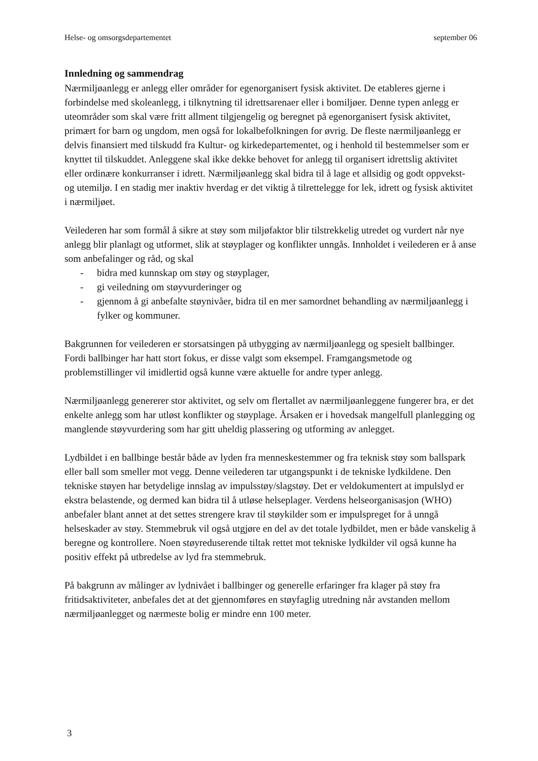Helse- og omsorgsdepartementet september 06
Innledning og sammendrag
Nærmiljøanlegg er anlegg eller områder for egenorganisert fysisk aktivitet. De etableres gjerne i forbindelse med skoleanlegg, i tilknytning til idrettsarenaer eller i bomiljøer. Denne typen anlegg er uteområder som skal være fritt allment tilgjengelig og beregnet på egenorganisert fysisk aktivitet, primært for barn og ungdom, men også for lokalbefolkningen for øvrig. De fleste nærmiljøanlegg er delvis finansiert med tilskudd fra Kultur- og kirkedepartementet, og i henhold til bestemmelser som er knyttet til tilskuddet. Anleggene skal ikke dekke behovet for anlegg til organisert idrettslig aktivitet eller ordinære konkurranser i idrett. Nærmiljøanlegg skal bidra til å lage et allsidig og godt oppvekst- og utemiljø. I en stadig mer inaktiv hverdag er det viktig å tilrettelegge for lek, idrett og fysisk aktivitet i nærmiljøet.
Veilederen har som formål å sikre at støy som miljøfaktor blir tilstrekkelig utredet og vurdert når nye anlegg blir planlagt og utformet, slik at støyplager og konflikter unngås. Innholdet i veilederen er å anse som anbefalinger og råd, og skal
- bidra med kunnskap om støy og støyplager,
- gi veiledning om støyvurderinger og
- gjennom å gi anbefalte støynivåer, bidra til en mer samordnet behandling av nærmiljøanlegg i fylker og kommuner.
Bakgrunnen for veilederen er storsatsingen på utbygging av nærmiljøanlegg og spesielt ballbinger. Fordi ballbinger har hatt stort fokus, er disse valgt som eksempel. Framgangsmetode og problemstillinger vil imidlertid også kunne være aktuelle for andre typer anlegg.
Nærmiljøanlegg genererer stor aktivitet, og selv om flertallet av nærmiljøanleggene fungerer bra, er det enkelte anlegg som har utløst konflikter og støyplage. Årsaken er i hovedsak mangelfull planlegging og manglende støyvurdering som har gitt uheldig plassering og utforming av anlegget.
Lydbildet i en ballbinge består både av lyden fra menneskestemmer og fra teknisk støy som ballspark eller ball som smeller mot vegg. Denne veilederen tar utgangspunkt i de tekniske lydkildene. Den tekniske støyen har betydelige innslag av impulsstøy/slagstøy. Det er veldokumentert at impulslyd er ekstra belastende, og dermed kan bidra til å utløse helseplager. Verdens helseorganisasjon (WHO) anbefaler blant annet at det settes strengere krav til støykilder som er impulspreget for å unngå helseskader av støy. Stemmebruk vil også utgjøre en del av det totale lydbildet, men er både vanskelig å beregne og kontrollere. Noen støyreduserende tiltak rettet mot tekniske lydkilder vil også kunne ha positiv effekt på utbredelse av lyd fra stemmebruk.
På bakgrunn av målinger av lydnivået i ballbinger og generelle erfaringer fra klager på støy fra fritidsaktiviteter, anbefales det at det gjennomføres en støyfaglig utredning når avstanden mellom nærmiljøanlegget og nærmeste bolig er mindre enn 100 meter.
3